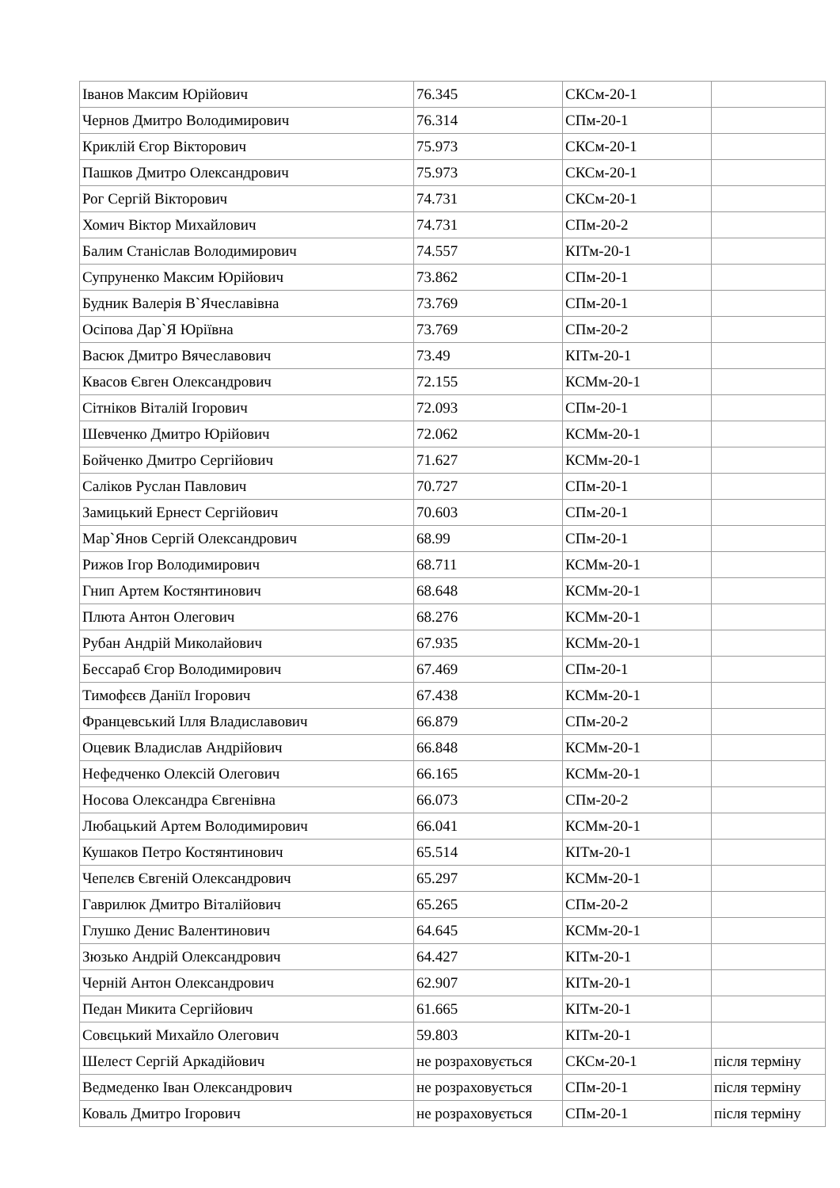| Іванов Максим Юрійович | 76.345 | СКСм-20-1 | |
| Чернов Дмитро Володимирович | 76.314 | СПм-20-1 | |
| Криклій Єгор Вікторович | 75.973 | СКСм-20-1 | |
| Пашков Дмитро Олександрович | 75.973 | СКСм-20-1 | |
| Рог Сергій Вікторович | 74.731 | СКСм-20-1 | |
| Хомич Віктор Михайлович | 74.731 | СПм-20-2 | |
| Балим Станіслав Володимирович | 74.557 | КІТм-20-1 | |
| Супруненко Максим Юрійович | 73.862 | СПм-20-1 | |
| Будник Валерія В`Ячеславівна | 73.769 | СПм-20-1 | |
| Осіпова Дар`Я Юріївна | 73.769 | СПм-20-2 | |
| Васюк Дмитро Вячеславович | 73.49 | КІТм-20-1 | |
| Квасов Євген Олександрович | 72.155 | КСМм-20-1 | |
| Сітніков Віталій Ігорович | 72.093 | СПм-20-1 | |
| Шевченко Дмитро Юрійович | 72.062 | КСМм-20-1 | |
| Бойченко Дмитро Сергійович | 71.627 | КСМм-20-1 | |
| Саліков Руслан Павлович | 70.727 | СПм-20-1 | |
| Замицький Ернест Сергійович | 70.603 | СПм-20-1 | |
| Мар`Янов Сергій Олександрович | 68.99 | СПм-20-1 | |
| Рижов Ігор Володимирович | 68.711 | КСМм-20-1 | |
| Гнип Артем Костянтинович | 68.648 | КСМм-20-1 | |
| Плюта Антон Олегович | 68.276 | КСМм-20-1 | |
| Рубан Андрій Миколайович | 67.935 | КСМм-20-1 | |
| Бессараб Єгор Володимирович | 67.469 | СПм-20-1 | |
| Тимофєєв Даніїл Ігорович | 67.438 | КСМм-20-1 | |
| Францевський Ілля Владиславович | 66.879 | СПм-20-2 | |
| Оцевик Владислав Андрійович | 66.848 | КСМм-20-1 | |
| Нефедченко Олексій Олегович | 66.165 | КСМм-20-1 | |
| Носова Олександра Євгенівна | 66.073 | СПм-20-2 | |
| Любацький Артем Володимирович | 66.041 | КСМм-20-1 | |
| Кушаков Петро Костянтинович | 65.514 | КІТм-20-1 | |
| Чепелєв Євгеній Олександрович | 65.297 | КСМм-20-1 | |
| Гаврилюк Дмитро Віталійович | 65.265 | СПм-20-2 | |
| Глушко Денис Валентинович | 64.645 | КСМм-20-1 | |
| Зюзько Андрій Олександрович | 64.427 | КІТм-20-1 | |
| Черній Антон Олександрович | 62.907 | КІТм-20-1 | |
| Педан Микита Сергійович | 61.665 | КІТм-20-1 | |
| Совєцький Михайло Олегович | 59.803 | КІТм-20-1 | |
| Шелест Сергій Аркадійович | не розраховується | СКСм-20-1 | після терміну |
| Ведмеденко Іван Олександрович | не розраховується | СПм-20-1 | після терміну |
| Коваль Дмитро Ігорович | не розраховується | СПм-20-1 | після терміну |